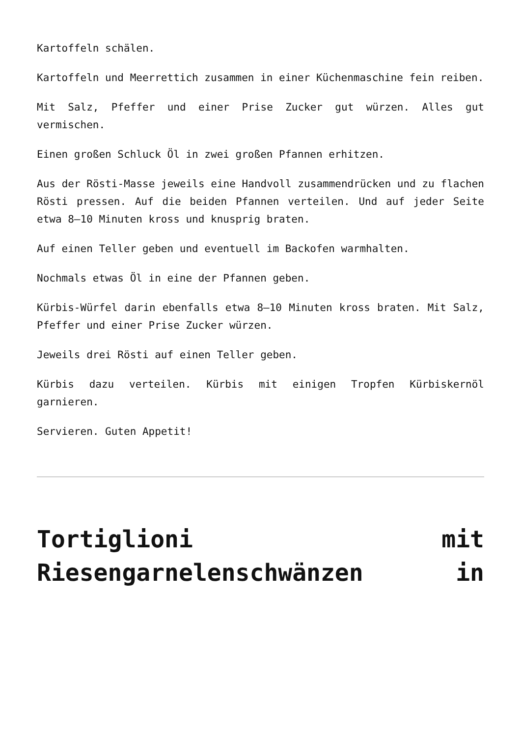Kartoffeln schälen.
Kartoffeln und Meerrettich zusammen in einer Küchenmaschine fein reiben.
Mit Salz, Pfeffer und einer Prise Zucker gut würzen. Alles gut vermischen.
Einen großen Schluck Öl in zwei großen Pfannen erhitzen.
Aus der Rösti-Masse jeweils eine Handvoll zusammendrücken und zu flachen Rösti pressen. Auf die beiden Pfannen verteilen. Und auf jeder Seite etwa 8–10 Minuten kross und knusprig braten.
Auf einen Teller geben und eventuell im Backofen warmhalten.
Nochmals etwas Öl in eine der Pfannen geben.
Kürbis-Würfel darin ebenfalls etwa 8–10 Minuten kross braten. Mit Salz, Pfeffer und einer Prise Zucker würzen.
Jeweils drei Rösti auf einen Teller geben.
Kürbis dazu verteilen. Kürbis mit einigen Tropfen Kürbiskernöl garnieren.
Servieren. Guten Appetit!
Tortiglioni mit Riesengarnelenschwänzen in